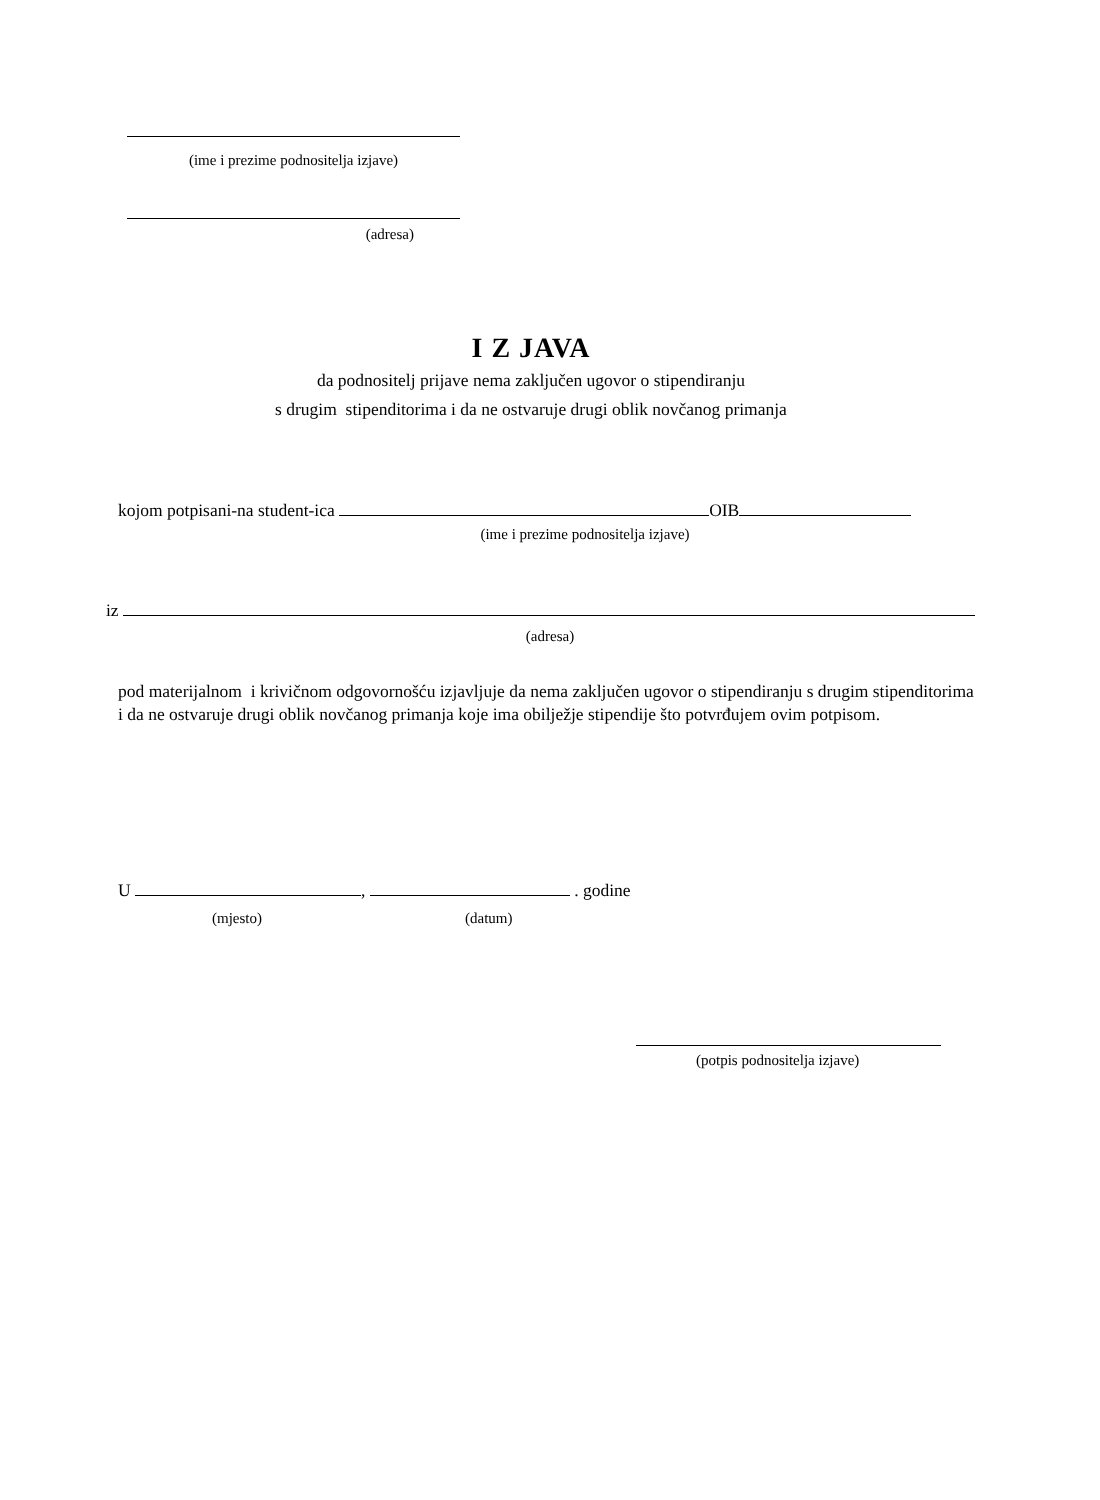(ime i prezime podnositelja izjave)
(adresa)
I Z JAVA
da podnositelj prijave nema zaključen ugovor o stipendiranju
s drugim stipenditorima i da ne ostvaruje drugi oblik novčanog primanja
kojom potpisani-na student-ica OIB
(ime i prezime podnositelja izjave)
iz
(adresa)
pod materijalnom i krivičnom odgovornošću izjavljuje da nema zaključen ugovor o stipendiranju s drugim stipenditorima i da ne ostvaruje drugi oblik novčanog primanja koje ima obilježje stipendije što potvrđujem ovim potpisom.
U , . godine
(mjesto) (datum)
(potpis podnositelja izjave)